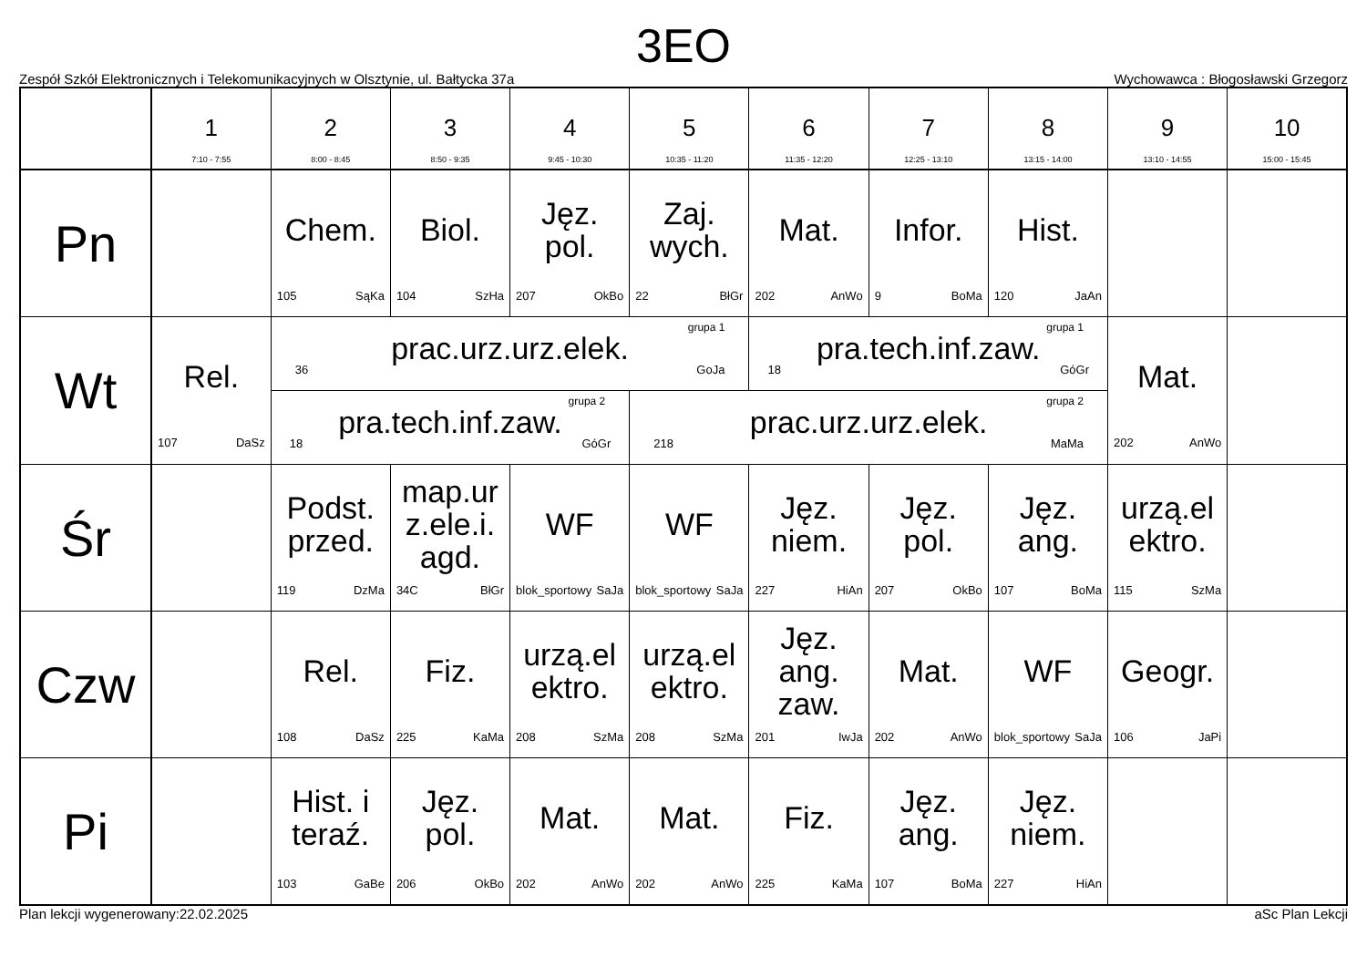3EO
Zespół Szkół Elektronicznych i Telekomunikacyjnych w Olsztynie, ul. Bałtycka 37a Wychowawca : Błogosławski Grzegorz
| | 1 7:10 - 7:55 | 2 8:00 - 8:45 | 3 8:50 - 9:35 | 4 9:45 - 10:30 | 5 10:35 - 11:20 | 6 11:35 - 12:20 | 7 12:25 - 13:10 | 8 13:15 - 14:00 | 9 13:10 - 14:55 | 10 15:00 - 15:45 |
| --- | --- | --- | --- | --- | --- | --- | --- | --- | --- | --- |
| Pn | | Chem. 105 SąKa | Biol. 104 SzHa | Jęz. pol. 207 OkBo | Zaj. wych. 22 BłGr | Mat. 202 AnWo | Infor. 9 BoMa | Hist. 120 JaAn | | |
| Wt | Rel. 107 DaSz | grupa 1 prac.urz.urz.elek. 36 GoJa | | | | grupa 1 pra.tech.inf.zaw. 18 GóGr | | | Mat. 202 AnWo | |
| | | grupa 2 pra.tech.inf.zaw. 18 GóGr | | | grupa 2 prac.urz.urz.elek. 218 MaMa | | | | | |
| Śr | | Podst. przed. 119 DzMa | map.ur z.ele.i. agd. 34C BłGr | WF blok_sportowy SaJa | WF blok_sportowy SaJa | Jęz. niem. 227 HiAn | Jęz. pol. 207 OkBo | Jęz. ang. 107 BoMa | urzą.el ektro. 115 SzMa | |
| Czw | | Rel. 108 DaSz | Fiz. 225 KaMa | urzą.el ektro. 208 SzMa | urzą.el ektro. 208 SzMa | Jęz. ang. zaw. 201 IwJa | Mat. 202 AnWo | WF blok_sportowy SaJa | Geogr. 106 JaPi | |
| Pi | | Hist. i teraź. 103 GaBe | Jęz. pol. 206 OkBo | Mat. 202 AnWo | Mat. 202 AnWo | Fiz. 225 KaMa | Jęz. ang. 107 BoMa | Jęz. niem. 227 HiAn | | |
Plan lekcji wygenerowany:22.02.2025 aSc Plan Lekcji